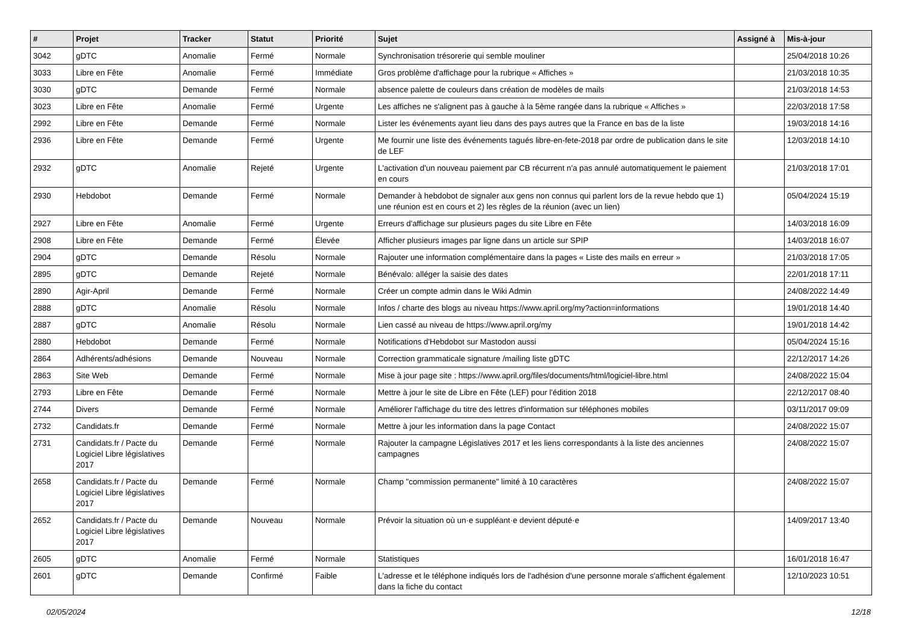| # | Projet | Tracker | Statut | Priorité | Sujet | Assigné à | Mis-à-jour |
| --- | --- | --- | --- | --- | --- | --- | --- |
| 3042 | gDTC | Anomalie | Fermé | Normale | Synchronisation trésorerie qui semble mouliner | | 25/04/2018 10:26 |
| 3033 | Libre en Fête | Anomalie | Fermé | Immédiate | Gros problème d'affichage pour la rubrique « Affiches » | | 21/03/2018 10:35 |
| 3030 | gDTC | Demande | Fermé | Normale | absence palette de couleurs dans création de modèles de mails | | 21/03/2018 14:53 |
| 3023 | Libre en Fête | Anomalie | Fermé | Urgente | Les affiches ne s'alignent pas à gauche à la 5ème rangée dans la rubrique « Affiches » | | 22/03/2018 17:58 |
| 2992 | Libre en Fête | Demande | Fermé | Normale | Lister les événements ayant lieu dans des pays autres que la France en bas de la liste | | 19/03/2018 14:16 |
| 2936 | Libre en Fête | Demande | Fermé | Urgente | Me fournir une liste des événements tagués libre-en-fete-2018 par ordre de publication dans le site de LEF | | 12/03/2018 14:10 |
| 2932 | gDTC | Anomalie | Rejeté | Urgente | L'activation d'un nouveau paiement par CB récurrent n'a pas annulé automatiquement le paiement en cours | | 21/03/2018 17:01 |
| 2930 | Hebdobot | Demande | Fermé | Normale | Demander à hebdobot de signaler aux gens non connus qui parlent lors de la revue hebdo que 1) une réunion est en cours et 2) les règles de la réunion (avec un lien) | | 05/04/2024 15:19 |
| 2927 | Libre en Fête | Anomalie | Fermé | Urgente | Erreurs d'affichage sur plusieurs pages du site Libre en Fête | | 14/03/2018 16:09 |
| 2908 | Libre en Fête | Demande | Fermé | Élevée | Afficher plusieurs images par ligne dans un article sur SPIP | | 14/03/2018 16:07 |
| 2904 | gDTC | Demande | Résolu | Normale | Rajouter une information complémentaire dans la pages « Liste des mails en erreur » | | 21/03/2018 17:05 |
| 2895 | gDTC | Demande | Rejeté | Normale | Bénévalo: alléger la saisie des dates | | 22/01/2018 17:11 |
| 2890 | Agir-April | Demande | Fermé | Normale | Créer un compte admin dans le Wiki Admin | | 24/08/2022 14:49 |
| 2888 | gDTC | Anomalie | Résolu | Normale | Infos / charte des blogs au niveau https://www.april.org/my?action=informations | | 19/01/2018 14:40 |
| 2887 | gDTC | Anomalie | Résolu | Normale | Lien cassé au niveau de https://www.april.org/my | | 19/01/2018 14:42 |
| 2880 | Hebdobot | Demande | Fermé | Normale | Notifications d'Hebdobot sur Mastodon aussi | | 05/04/2024 15:16 |
| 2864 | Adhérents/adhésions | Demande | Nouveau | Normale | Correction grammaticale signature /mailing liste gDTC | | 22/12/2017 14:26 |
| 2863 | Site Web | Demande | Fermé | Normale | Mise à jour page site : https://www.april.org/files/documents/html/logiciel-libre.html | | 24/08/2022 15:04 |
| 2793 | Libre en Fête | Demande | Fermé | Normale | Mettre à jour le site de Libre en Fête (LEF) pour l'édition 2018 | | 22/12/2017 08:40 |
| 2744 | Divers | Demande | Fermé | Normale | Améliorer l'affichage du titre des lettres d'information sur téléphones mobiles | | 03/11/2017 09:09 |
| 2732 | Candidats.fr | Demande | Fermé | Normale | Mettre à jour les information dans la page Contact | | 24/08/2022 15:07 |
| 2731 | Candidats.fr / Pacte du Logiciel Libre législatives 2017 | Demande | Fermé | Normale | Rajouter la campagne Législatives 2017 et les liens correspondants à la liste des anciennes campagnes | | 24/08/2022 15:07 |
| 2658 | Candidats.fr / Pacte du Logiciel Libre législatives 2017 | Demande | Fermé | Normale | Champ "commission permanente" limité à 10 caractères | | 24/08/2022 15:07 |
| 2652 | Candidats.fr / Pacte du Logiciel Libre législatives 2017 | Demande | Nouveau | Normale | Prévoir la situation où un·e suppléant·e devient député·e | | 14/09/2017 13:40 |
| 2605 | gDTC | Anomalie | Fermé | Normale | Statistiques | | 16/01/2018 16:47 |
| 2601 | gDTC | Demande | Confirmé | Faible | L'adresse et le téléphone indiqués lors de l'adhésion d'une personne morale s'affichent également dans la fiche du contact | | 12/10/2023 10:51 |
02/05/2024 12/18